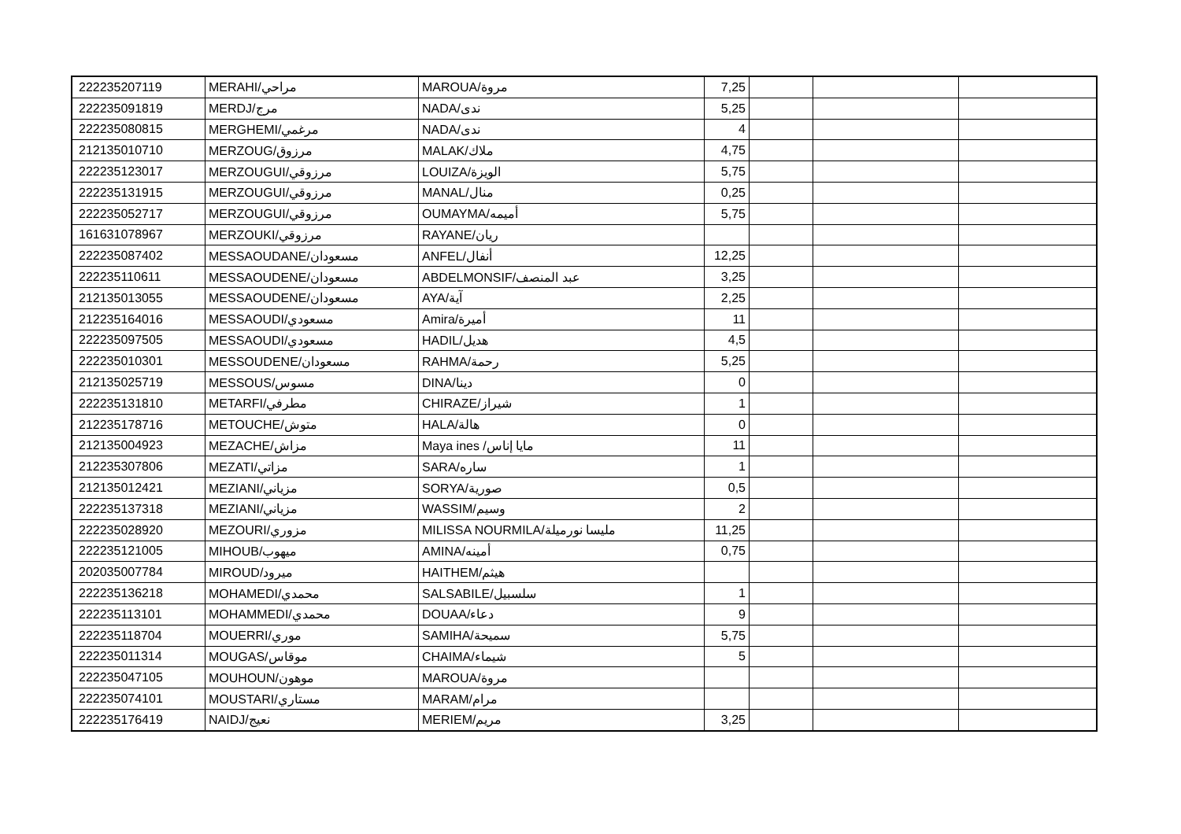| 222235207119 | MERAHI/مراحي | MAROUA/مروة | 7,25 | | | |
| 222235091819 | MERDJ/مرج | NADA/ندى | 5,25 | | | |
| 222235080815 | MERGHEMI/مرغمي | NADA/ندى | 4 | | | |
| 212135010710 | MERZOUG/مرزوق | MALAK/ملاك | 4,75 | | | |
| 222235123017 | MERZOUGUI/مرزوقي | LOUIZA/الويزة | 5,75 | | | |
| 222235131915 | MERZOUGUI/مرزوقي | MANAL/منال | 0,25 | | | |
| 222235052717 | MERZOUGUI/مرزوقي | OUMAYMA/أميمه | 5,75 | | | |
| 161631078967 | MERZOUKI/مرزوقي | RAYANE/ريان | | | | |
| 222235087402 | MESSAOUDANE/مسعودان | ANFEL/أنفال | 12,25 | | | |
| 222235110611 | MESSAOUDENE/مسعودان | ABDELMONSIF/عبد المنصف | 3,25 | | | |
| 212135013055 | MESSAOUDENE/مسعودان | AYA/آية | 2,25 | | | |
| 212235164016 | MESSAOUDI/مسعودي | Amira/أميرة | 11 | | | |
| 222235097505 | MESSAOUDI/مسعودي | HADIL/هديل | 4,5 | | | |
| 222235010301 | MESSOUDENE/مسعودان | RAHMA/رحمة | 5,25 | | | |
| 212135025719 | MESSOUS/مسوس | DINA/دينا | 0 | | | |
| 222235131810 | METARFI/مطرفي | CHIRAZE/شيراز | 1 | | | |
| 212235178716 | METOUCHE/متوش | HALA/هالة | 0 | | | |
| 212135004923 | MEZACHE/مزاش | Maya ines /مايا إناس | 11 | | | |
| 212235307806 | MEZATI/مزاتي | SARA/ساره | 1 | | | |
| 212135012421 | MEZIANI/مزياني | SORYA/صورية | 0,5 | | | |
| 222235137318 | MEZIANI/مزياني | WASSIM/وسيم | 2 | | | |
| 222235028920 | MEZOURI/مزوري | MILISSA NOURMILA/مليسا نورميلة | 11,25 | | | |
| 222235121005 | MIHOUB/ميهوب | AMINA/أمينه | 0,75 | | | |
| 202035007784 | MIROUD/ميرود | HAITHEM/هيثم | | | | |
| 222235136218 | MOHAMEDI/محمدي | SALSABILE/سلسبيل | 1 | | | |
| 222235113101 | MOHAMMEDI/محمدي | DOUAA/دعاء | 9 | | | |
| 222235118704 | MOUERRI/موري | SAMIHA/سميحة | 5,75 | | | |
| 222235011314 | MOUGAS/موقاس | CHAIMA/شيماء | 5 | | | |
| 222235047105 | MOUHOUN/موهون | MAROUA/مروة | | | | |
| 222235074101 | MOUSTARI/مستاري | MARAM/مرام | | | | |
| 222235176419 | NAIDJ/نعيج | MERIEM/مريم | 3,25 | | | |